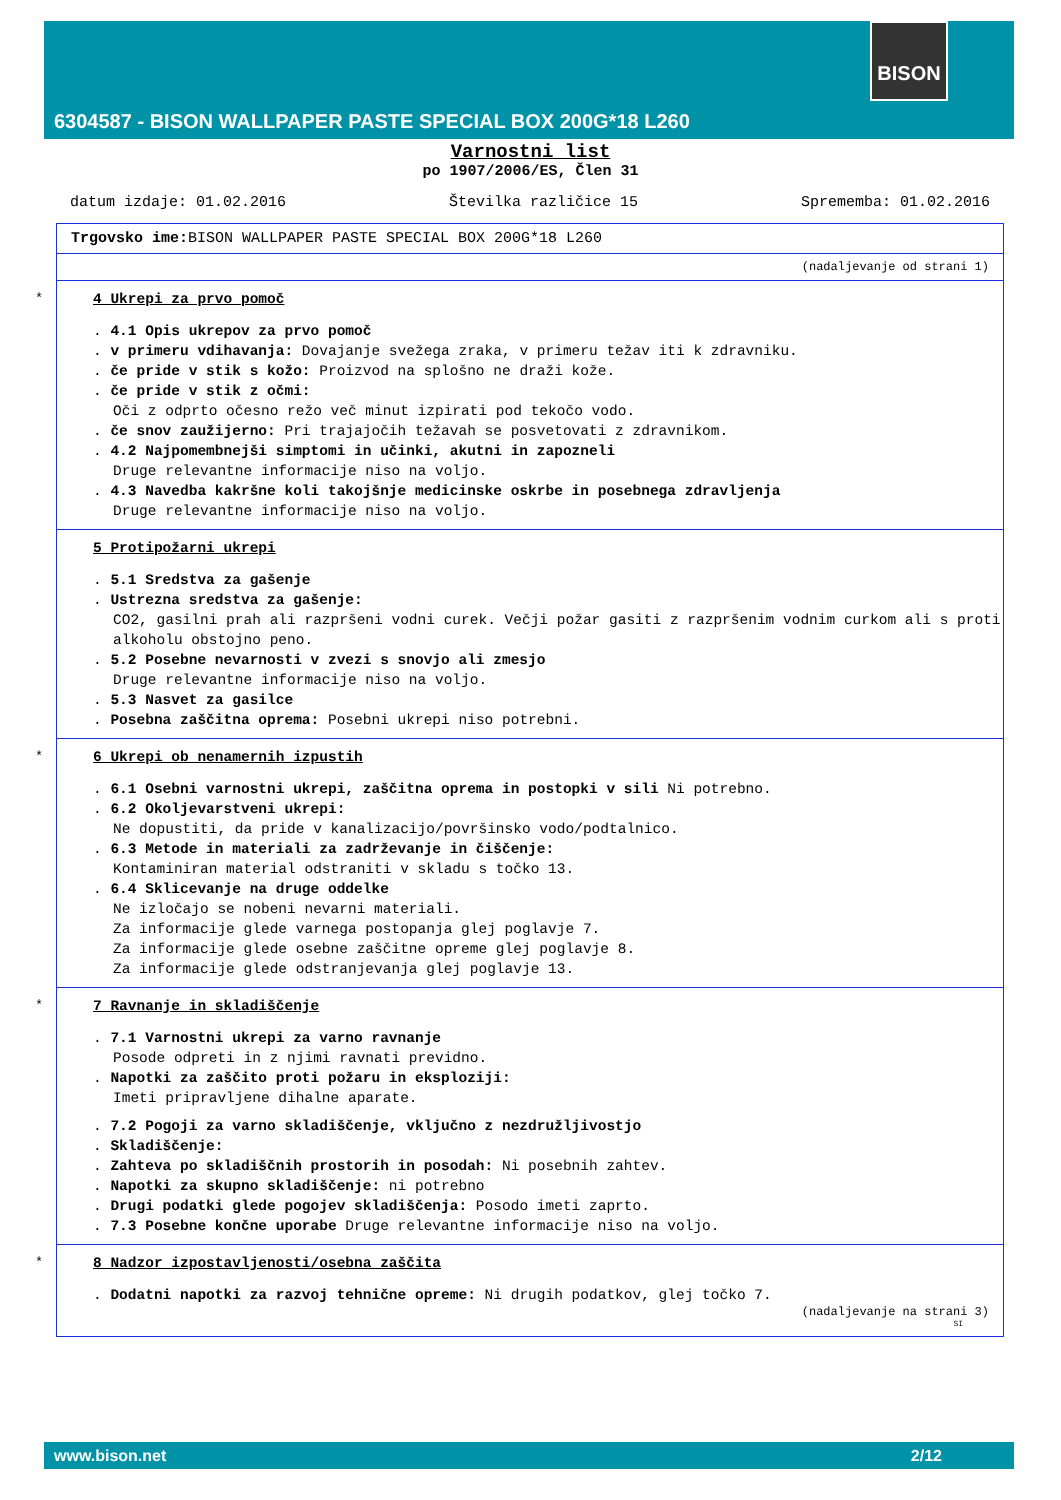BISON
6304587 - BISON WALLPAPER PASTE SPECIAL BOX 200G*18 L260
Varnostni list
po 1907/2006/ES, Člen 31
datum izdaje: 01.02.2016 Številka različice 15 Sprememba: 01.02.2016
Trgovsko ime: BISON WALLPAPER PASTE SPECIAL BOX 200G*18 L260
(nadaljevanje od strani 1)
*
4 Ukrepi za prvo pomoč
. 4.1 Opis ukrepov za prvo pomoč
. v primeru vdihavanja: Dovajanje svežega zraka, v primeru težav iti k zdravniku.
. če pride v stik s kožo: Proizvod na splošno ne draži kože.
. če pride v stik z očmi:
Oči z odprto očesno režo več minut izpirati pod tekočo vodo.
. če snov zaužijerno: Pri trajajočih težavah se posvetovati z zdravnikom.
. 4.2 Najpomembnejši simptomi in učinki, akutni in zapozneli
Druge relevantne informacije niso na voljo.
. 4.3 Navedba kakršne koli takojšnje medicinske oskrbe in posebnega zdravljenja
Druge relevantne informacije niso na voljo.
5 Protipožarni ukrepi
. 5.1 Sredstva za gašenje
. Ustrezna sredstva za gašenje:
CO2, gasilni prah ali razpršeni vodni curek. Večji požar gasiti z razpršenim vodnim curkom ali s proti alkoholu obstojno peno.
. 5.2 Posebne nevarnosti v zvezi s snovjo ali zmesjo
Druge relevantne informacije niso na voljo.
. 5.3 Nasvet za gasilce
. Posebna zaščitna oprema: Posebni ukrepi niso potrebni.
*
6 Ukrepi ob nenamernih izpustih
. 6.1 Osebni varnostni ukrepi, zaščitna oprema in postopki v sili Ni potrebno.
. 6.2 Okoljevarstveni ukrepi:
Ne dopustiti, da pride v kanalizacijo/površinsko vodo/podtalnico.
. 6.3 Metode in materiali za zadrževanje in čiščenje:
Kontaminiran material odstraniti v skladu s točko 13.
. 6.4 Sklicevanje na druge oddelke
Ne izločajo se nobeni nevarni materiali.
Za informacije glede varnega postopanja glej poglavje 7.
Za informacije glede osebne zaščitne opreme glej poglavje 8.
Za informacije glede odstranjevanja glej poglavje 13.
*
7 Ravnanje in skladiščenje
. 7.1 Varnostni ukrepi za varno ravnanje
Posode odpreti in z njimi ravnati previdno.
. Napotki za zaščito proti požaru in eksploziji:
Imeti pripravljene dihalne aparate.
. 7.2 Pogoji za varno skladiščenje, vključno z nezdružljivostjo
. Skladiščenje:
. Zahteva po skladiščnih prostorih in posodah: Ni posebnih zahtev.
. Napotki za skupno skladiščenje: ni potrebno
. Drugi podatki glede pogojev skladiščenja: Posodo imeti zaprto.
. 7.3 Posebne končne uporabe Druge relevantne informacije niso na voljo.
*
8 Nadzor izpostavljenosti/osebna zaščita
. Dodatni napotki za razvoj tehnične opreme: Ni drugih podatkov, glej točko 7.
(nadaljevanje na strani 3)
SI
www.bison.net 2/12